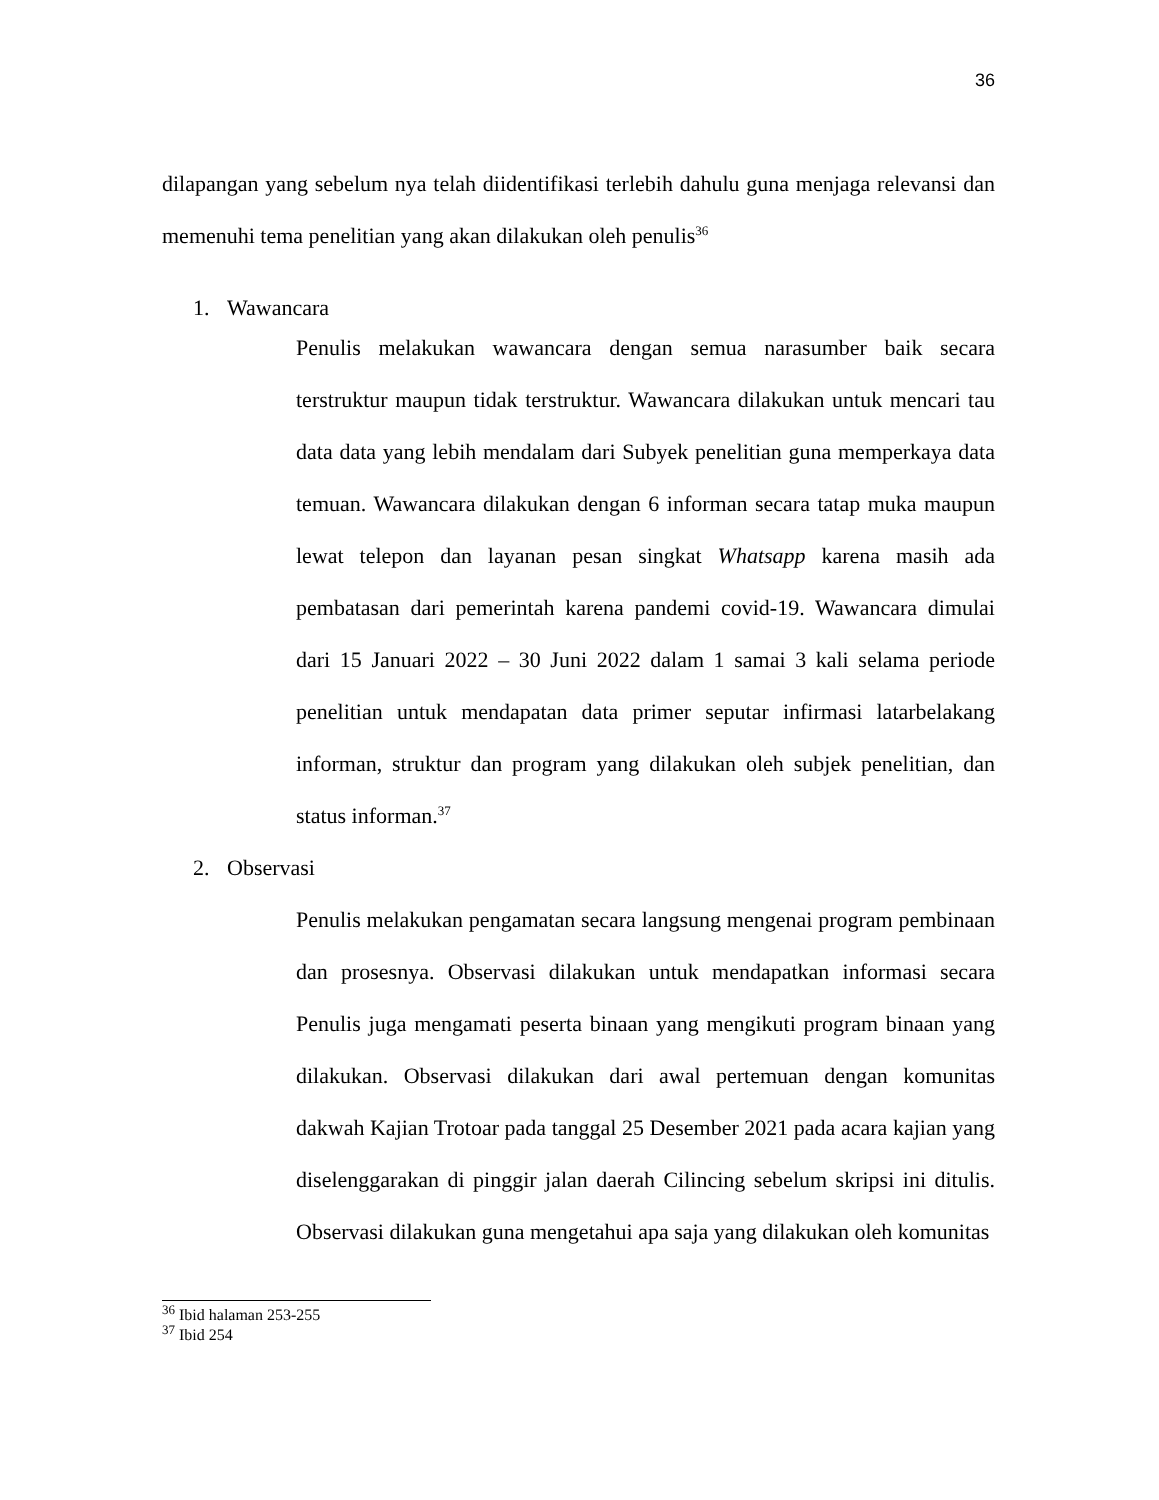36
dilapangan yang sebelum nya telah diidentifikasi terlebih dahulu guna menjaga relevansi dan memenuhi tema penelitian yang akan dilakukan oleh penulis<sup>36</sup>
1. Wawancara
Penulis melakukan wawancara dengan semua narasumber baik secara terstruktur maupun tidak terstruktur. Wawancara dilakukan untuk mencari tau data data yang lebih mendalam dari Subyek penelitian guna memperkaya data temuan. Wawancara dilakukan dengan 6 informan secara tatap muka maupun lewat telepon dan layanan pesan singkat Whatsapp karena masih ada pembatasan dari pemerintah karena pandemi covid-19. Wawancara dimulai dari 15 Januari 2022 – 30 Juni 2022 dalam 1 samai 3 kali selama periode penelitian untuk mendapatan data primer seputar infirmasi latarbelakang informan, struktur dan program yang dilakukan oleh subjek penelitian, dan status informan.<sup>37</sup>
2. Observasi
Penulis melakukan pengamatan secara langsung mengenai program pembinaan dan prosesnya. Observasi dilakukan untuk mendapatkan informasi secara Penulis juga mengamati peserta binaan yang mengikuti program binaan yang dilakukan. Observasi dilakukan dari awal pertemuan dengan komunitas dakwah Kajian Trotoar pada tanggal 25 Desember 2021 pada acara kajian yang diselenggarakan di pinggir jalan daerah Cilincing sebelum skripsi ini ditulis. Observasi dilakukan guna mengetahui apa saja yang dilakukan oleh komunitas
<sup>36</sup> Ibid halaman 253-255
<sup>37</sup> Ibid 254